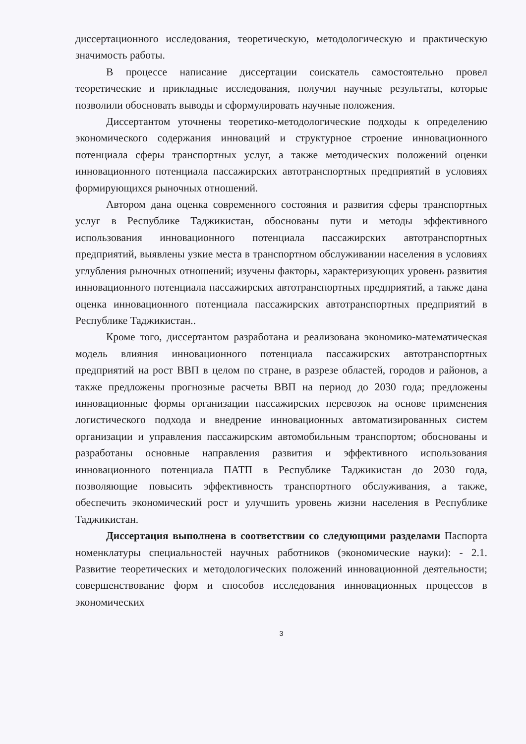диссертационного исследования, теоретическую, методологическую и практическую значимость работы.
В процессе написание диссертации соискатель самостоятельно провел теоретические и прикладные исследования, получил научные результаты, которые позволили обосновать выводы и сформулировать научные положения.
Диссертантом уточнены теоретико-методологические подходы к определению экономического содержания инноваций и структурное строение инновационного потенциала сферы транспортных услуг, а также методических положений оценки инновационного потенциала пассажирских автотранспортных предприятий в условиях формирующихся рыночных отношений.
Автором дана оценка современного состояния и развития сферы транспортных услуг в Республике Таджикистан, обоснованы пути и методы эффективного использования инновационного потенциала пассажирских автотранспортных предприятий, выявлены узкие места в транспортном обслуживании населения в условиях углубления рыночных отношений; изучены факторы, характеризующих уровень развития инновационного потенциала пассажирских автотранспортных предприятий, а также дана оценка инновационного потенциала пассажирских автотранспортных предприятий в Республике Таджикистан..
Кроме того, диссертантом разработана и реализована экономико-математическая модель влияния инновационного потенциала пассажирских автотранспортных предприятий на рост ВВП в целом по стране, в разрезе областей, городов и районов, а также предложены прогнозные расчеты ВВП на период до 2030 года; предложены инновационные формы организации пассажирских перевозок на основе применения логистического подхода и внедрение инновационных автоматизированных систем организации и управления пассажирским автомобильным транспортом; обоснованы и разработаны основные направления развития и эффективного использования инновационного потенциала ПАТП в Республике Таджикистан до 2030 года, позволяющие повысить эффективность транспортного обслуживания, а также, обеспечить экономический рост и улучшить уровень жизни населения в Республике Таджикистан.
Диссертация выполнена в соответствии со следующими разделами Паспорта номенклатуры специальностей научных работников (экономические науки): - 2.1. Развитие теоретических и методологических положений инновационной деятельности; совершенствование форм и способов исследования инновационных процессов в экономических
3